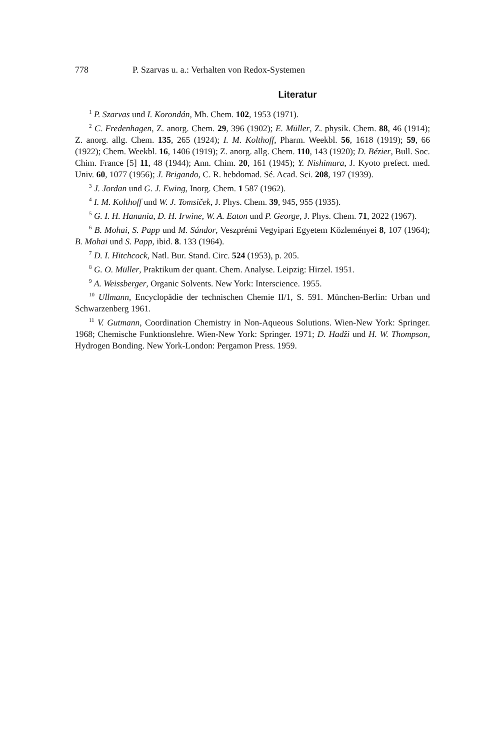778 P. Szarvas u. a.: Verhalten von Redox-Systemen
Literatur
<sup>1</sup> P. Szarvas und I. Korondán, Mh. Chem. 102, 1953 (1971).
<sup>2</sup> C. Fredenhagen, Z. anorg. Chem. 29, 396 (1902); E. Müller, Z. physik. Chem. 88, 46 (1914); Z. anorg. allg. Chem. 135, 265 (1924); I. M. Kolthoff, Pharm. Weekbl. 56, 1618 (1919); 59, 66 (1922); Chem. Weekbl. 16, 1406 (1919); Z. anorg. allg. Chem. 110, 143 (1920); D. Bézier, Bull. Soc. Chim. France [5] 11, 48 (1944); Ann. Chim. 20, 161 (1945); Y. Nishimura, J. Kyoto prefect. med. Univ. 60, 1077 (1956); J. Brigando, C. R. hebdomad. Sé. Acad. Sci. 208, 197 (1939).
<sup>3</sup> J. Jordan und G. J. Ewing, Inorg. Chem. 1 587 (1962).
<sup>4</sup> I. M. Kolthoff und W. J. Tomsiček, J. Phys. Chem. 39, 945, 955 (1935).
<sup>5</sup> G. I. H. Hanania, D. H. Irwine, W. A. Eaton und P. George, J. Phys. Chem. 71, 2022 (1967).
<sup>6</sup> B. Mohai, S. Papp und M. Sándor, Veszprémi Vegyipari Egyetem Közleményei 8, 107 (1964); B. Mohai und S. Papp, ibid. 8. 133 (1964).
<sup>7</sup> D. I. Hitchcock, Natl. Bur. Stand. Circ. 524 (1953), p. 205.
<sup>8</sup> G. O. Müller, Praktikum der quant. Chem. Analyse. Leipzig: Hirzel. 1951.
<sup>9</sup> A. Weissberger, Organic Solvents. New York: Interscience. 1955.
<sup>10</sup> Ullmann, Encyclopädie der technischen Chemie II/1, S. 591. München-Berlin: Urban und Schwarzenberg 1961.
<sup>11</sup> V. Gutmann, Coordination Chemistry in Non-Aqueous Solutions. Wien-New York: Springer. 1968; Chemische Funktionslehre. Wien-New York: Springer. 1971; D. Hadži und H. W. Thompson, Hydrogen Bonding. New York-London: Pergamon Press. 1959.